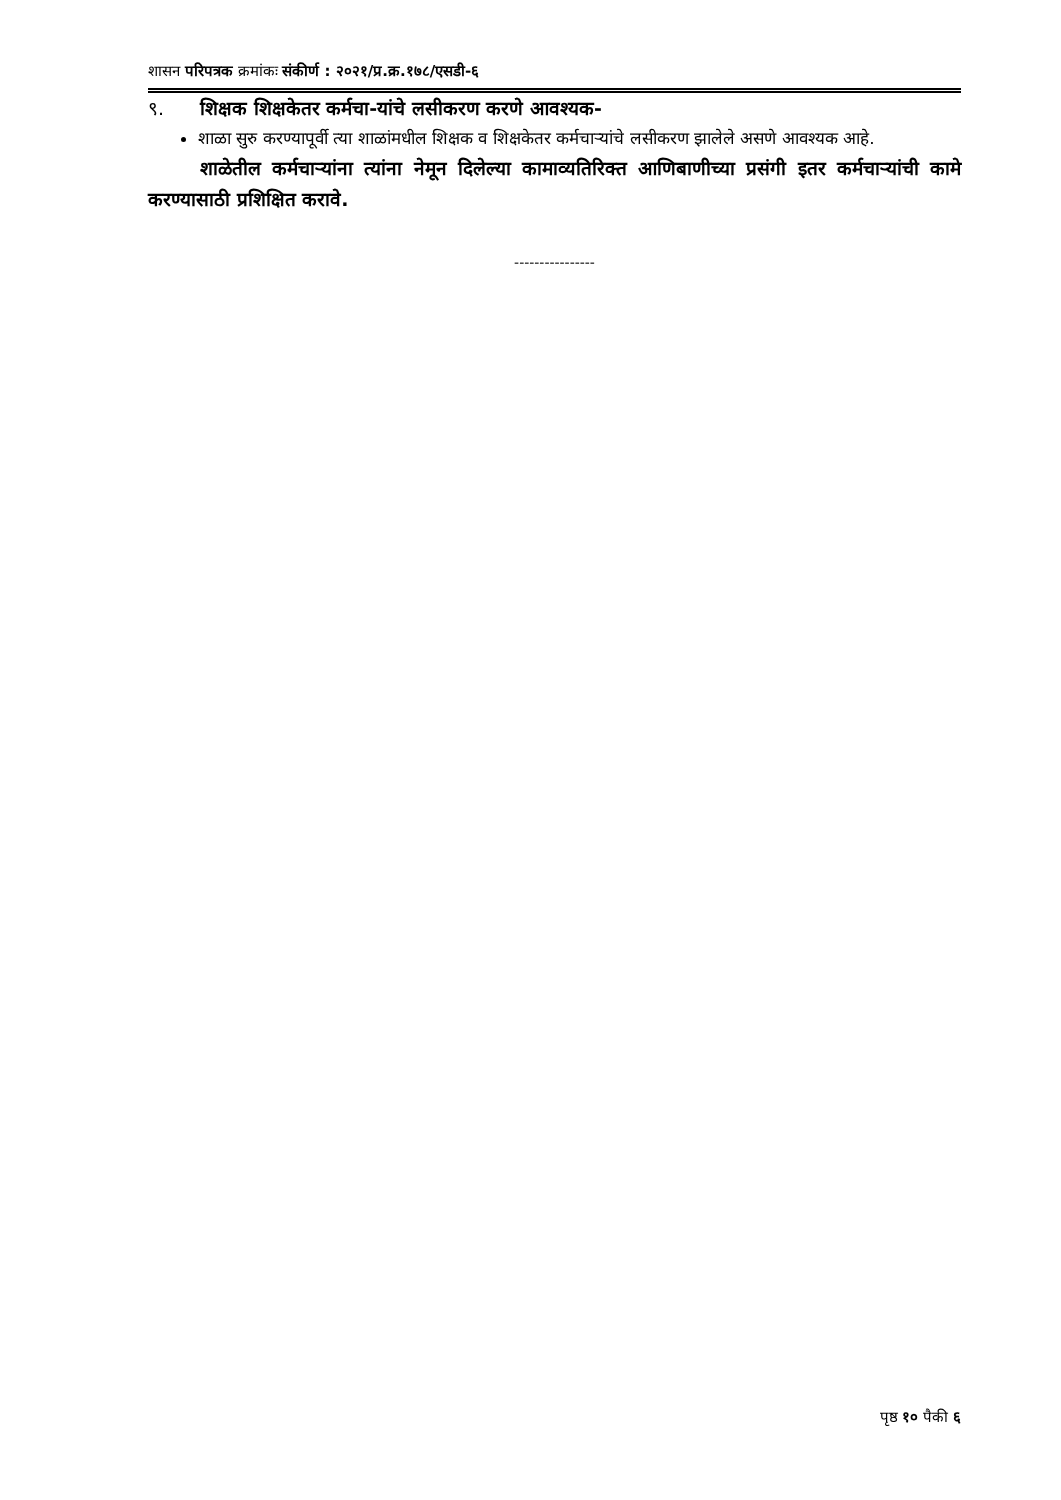शासन परिपत्रक क्रमांकः संकीर्ण : २०२१/प्र.क्र.१७८/एसडी-६
९. शिक्षक शिक्षकेतर कर्मचा-यांचे लसीकरण करणे आवश्यक-
शाळा सुरु करण्यापूर्वी त्या शाळांमधील शिक्षक व शिक्षकेतर कर्मचाऱ्यांचे लसीकरण झालेले असणे आवश्यक आहे.
शाळेतील कर्मचाऱ्यांना त्यांना नेमून दिलेल्या कामाव्यतिरिक्त आणिबाणीच्या प्रसंगी इतर कर्मचाऱ्यांची कामे करण्यासाठी प्रशिक्षित करावे.
----------------
पृष्ठ १० पैकी ६